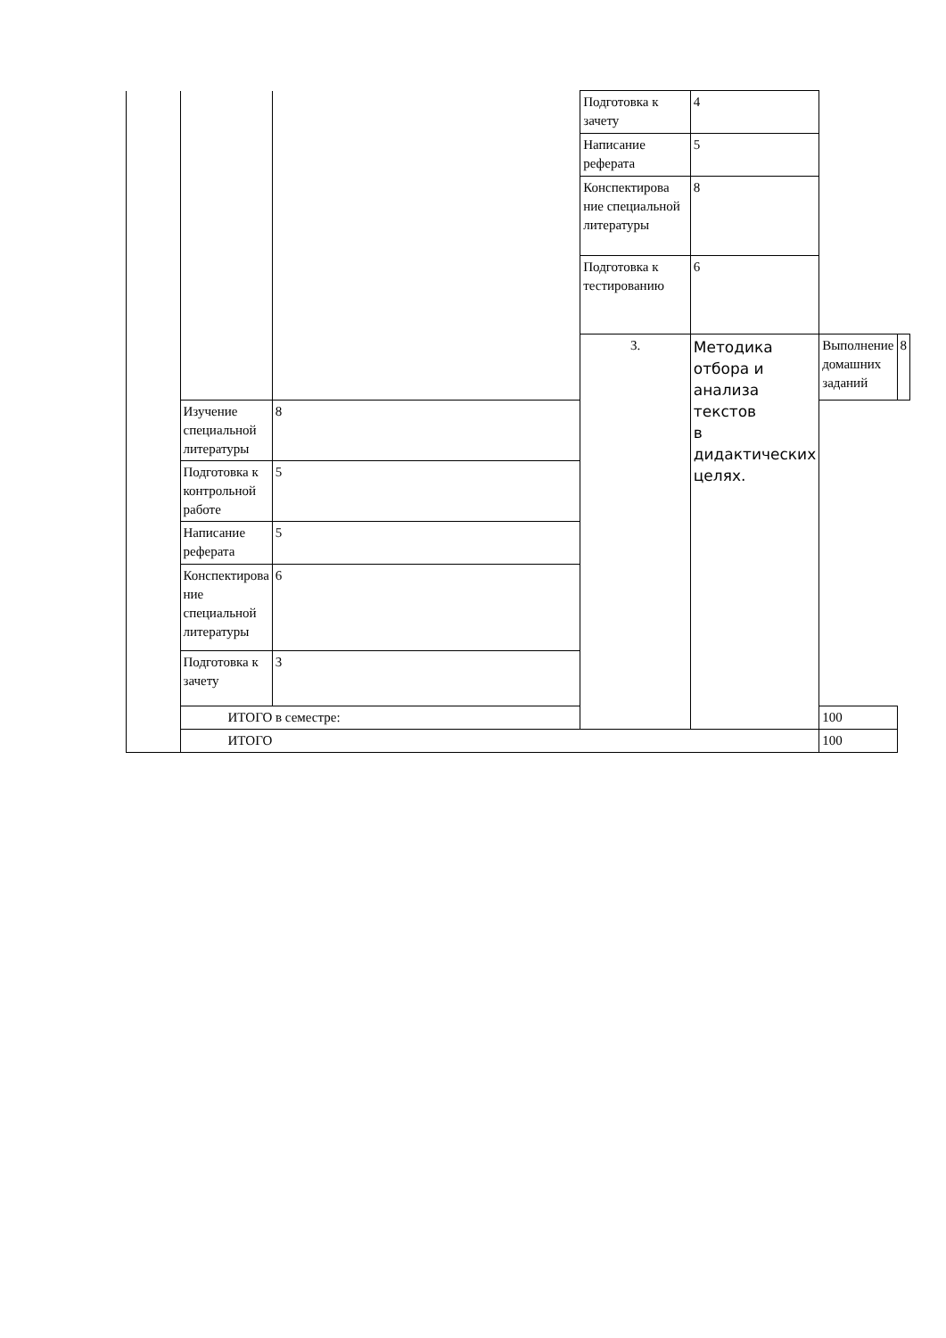| | | | Подготовка к зачету | 4 | | |
| | | | Написание реферата | 5 | | |
| | | | Конспектирова ние специальной литературы | 8 | | |
| | | | Подготовка к тестированию | 6 | | |
| | | | 3. | Методика отбора и анализа текстов в дидактических целях. | Выполнение домашних заданий | 8 |
| | Изучение специальной литературы | 8 | | | | |
| | Подготовка к контрольной работе | 5 | | | | |
| | Написание реферата | 5 | | | | |
| | Конспектирова ние специальной литературы | 6 | | | | |
| | Подготовка к зачету | 3 | | | | |
| | ИТОГО в семестре: | | | | 100 | |
| | ИТОГО | | | | 100 | |